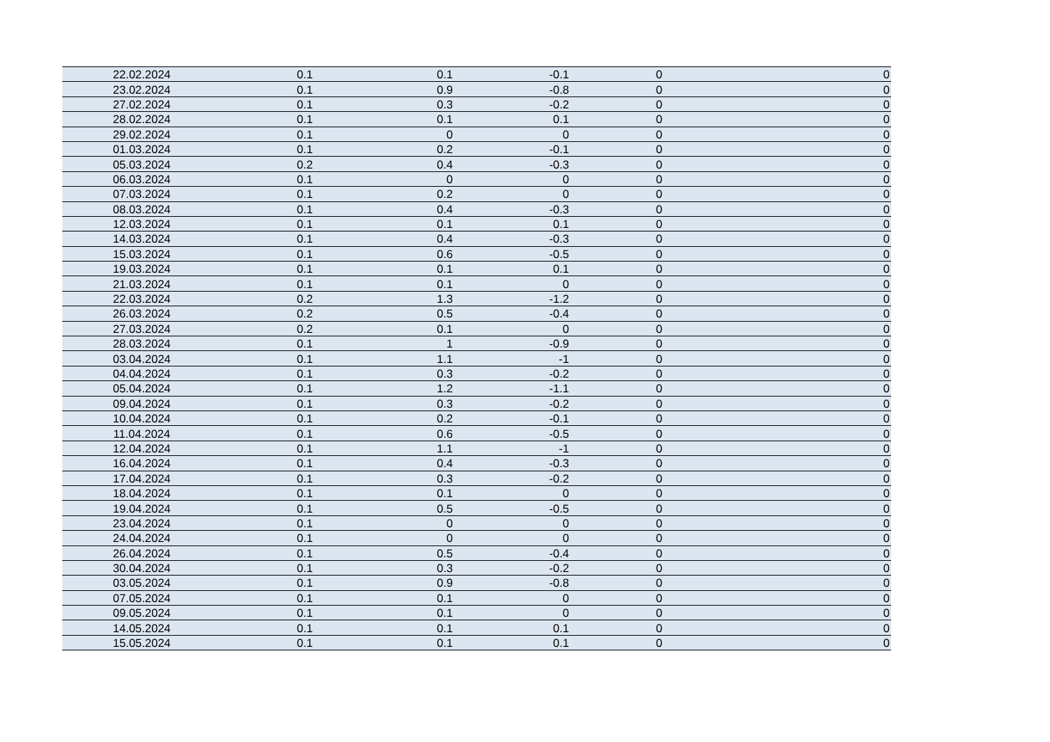| 22.02.2024 | 0.1 | 0.1 | -0.1 | 0 | 0 |
| 23.02.2024 | 0.1 | 0.9 | -0.8 | 0 | 0 |
| 27.02.2024 | 0.1 | 0.3 | -0.2 | 0 | 0 |
| 28.02.2024 | 0.1 | 0.1 | 0.1 | 0 | 0 |
| 29.02.2024 | 0.1 | 0 | 0 | 0 | 0 |
| 01.03.2024 | 0.1 | 0.2 | -0.1 | 0 | 0 |
| 05.03.2024 | 0.2 | 0.4 | -0.3 | 0 | 0 |
| 06.03.2024 | 0.1 | 0 | 0 | 0 | 0 |
| 07.03.2024 | 0.1 | 0.2 | 0 | 0 | 0 |
| 08.03.2024 | 0.1 | 0.4 | -0.3 | 0 | 0 |
| 12.03.2024 | 0.1 | 0.1 | 0.1 | 0 | 0 |
| 14.03.2024 | 0.1 | 0.4 | -0.3 | 0 | 0 |
| 15.03.2024 | 0.1 | 0.6 | -0.5 | 0 | 0 |
| 19.03.2024 | 0.1 | 0.1 | 0.1 | 0 | 0 |
| 21.03.2024 | 0.1 | 0.1 | 0 | 0 | 0 |
| 22.03.2024 | 0.2 | 1.3 | -1.2 | 0 | 0 |
| 26.03.2024 | 0.2 | 0.5 | -0.4 | 0 | 0 |
| 27.03.2024 | 0.2 | 0.1 | 0 | 0 | 0 |
| 28.03.2024 | 0.1 | 1 | -0.9 | 0 | 0 |
| 03.04.2024 | 0.1 | 1.1 | -1 | 0 | 0 |
| 04.04.2024 | 0.1 | 0.3 | -0.2 | 0 | 0 |
| 05.04.2024 | 0.1 | 1.2 | -1.1 | 0 | 0 |
| 09.04.2024 | 0.1 | 0.3 | -0.2 | 0 | 0 |
| 10.04.2024 | 0.1 | 0.2 | -0.1 | 0 | 0 |
| 11.04.2024 | 0.1 | 0.6 | -0.5 | 0 | 0 |
| 12.04.2024 | 0.1 | 1.1 | -1 | 0 | 0 |
| 16.04.2024 | 0.1 | 0.4 | -0.3 | 0 | 0 |
| 17.04.2024 | 0.1 | 0.3 | -0.2 | 0 | 0 |
| 18.04.2024 | 0.1 | 0.1 | 0 | 0 | 0 |
| 19.04.2024 | 0.1 | 0.5 | -0.5 | 0 | 0 |
| 23.04.2024 | 0.1 | 0 | 0 | 0 | 0 |
| 24.04.2024 | 0.1 | 0 | 0 | 0 | 0 |
| 26.04.2024 | 0.1 | 0.5 | -0.4 | 0 | 0 |
| 30.04.2024 | 0.1 | 0.3 | -0.2 | 0 | 0 |
| 03.05.2024 | 0.1 | 0.9 | -0.8 | 0 | 0 |
| 07.05.2024 | 0.1 | 0.1 | 0 | 0 | 0 |
| 09.05.2024 | 0.1 | 0.1 | 0 | 0 | 0 |
| 14.05.2024 | 0.1 | 0.1 | 0.1 | 0 | 0 |
| 15.05.2024 | 0.1 | 0.1 | 0.1 | 0 | 0 |